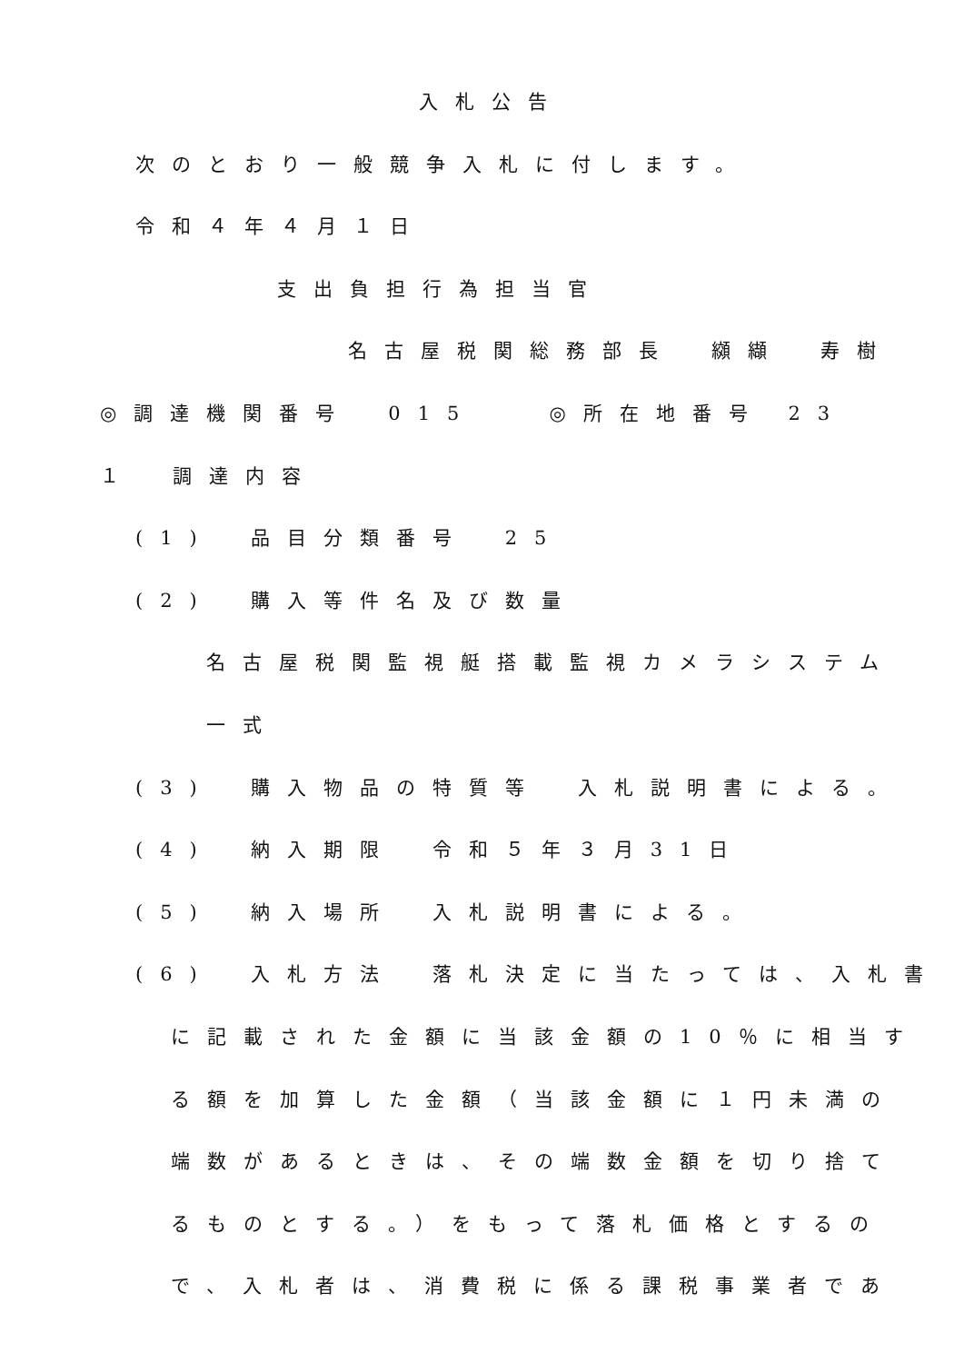入札公告
次のとおり一般競争入札に付します。
令和４年４月１日
支出負担行為担当官
名古屋税関総務部長　纐纈　寿樹
◎調達機関番号　015　　◎所在地番号 23
１　調達内容
(1)　品目分類番号　25
(2)　購入等件名及び数量
名古屋税関監視艇搭載監視カメラシステム
一式
(3)　購入物品の特質等　入札説明書による。
(4)　納入期限　令和５年３月31日
(5)　納入場所　入札説明書による。
(6)　入札方法　落札決定に当たっては、入札書
に記載された金額に当該金額の10％に相当す
る額を加算した金額（当該金額に１円未満の
端数があるときは、その端数金額を切り捨て
るものとする。）をもって落札価格とするの
で、入札者は、消費税に係る課税事業者であ